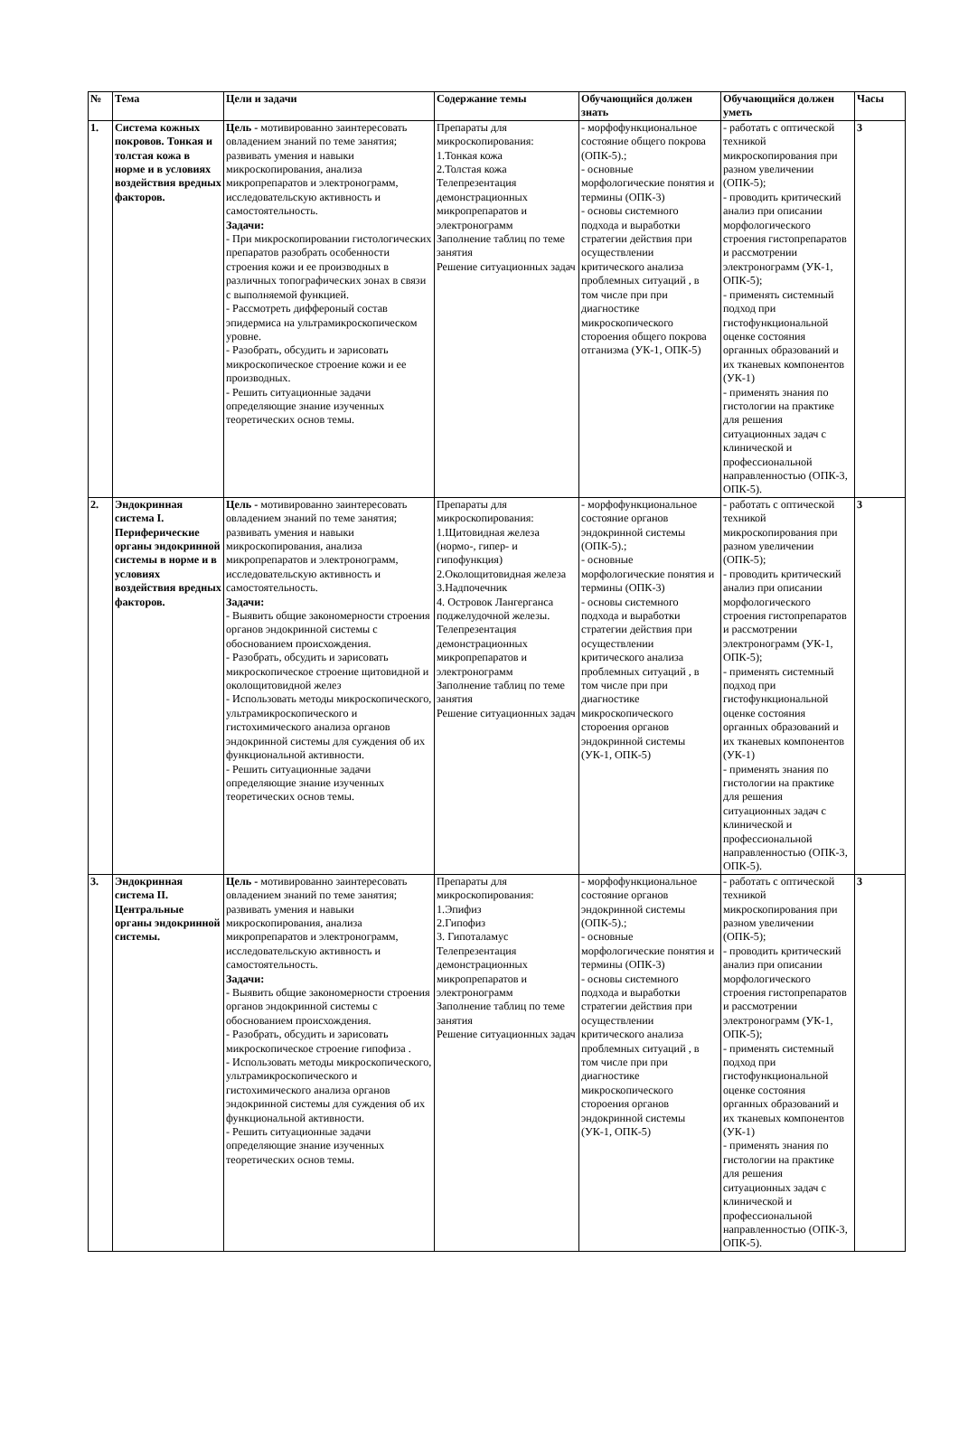| № | Тема | Цели и задачи | Содержание темы | Обучающийся должен знать | Обучающийся должен уметь | Часы |
| --- | --- | --- | --- | --- | --- | --- |
| 1. | Система кожных покровов. Тонкая и толстая кожа в норме и в условиях воздействия вредных факторов. | Цель - мотивированно заинтересовать овладением знаний по теме занятия; развивать умения и навыки микроскопирования, анализа микропрепаратов и электронограмм, исследовательскую активность и самостоятельность. Задачи: - При микроскопировании гистологических препаратов разобрать особенности строения кожи и ее производных в различных топографических зонах в связи с выполняемой функцией. - Рассмотреть диффероный состав эпидермиса на ультрамикроскопическом уровне. - Разобрать, обсудить и зарисовать микроскопическое строение кожи и ее производных. - Решить ситуационные задачи определяющие знание изученных теоретических основ темы. | Препараты для микроскопирования: 1.Тонкая кожа 2.Толстая кожа Телепрезентация демонстрационных микропрепаратов и электронограмм Заполнение таблиц по теме занятия Решение ситуационных задач | - морфофункциональное состояние общего покрова (ОПК-5).; - основные морфологические понятия и термины (ОПК-3) - основы системного подхода и выработки стратегии действия при осуществлении критического анализа проблемных ситуаций , в том числе при при диагностике микроскопического стороения общего покрова отганизма (УК-1, ОПК-5) | - работать с оптической техникой микроскопирования при разном увеличении (ОПК-5); - проводить критический анализ при описании морфологического строения гистопрепаратов и рассмотрении электронограмм (УК-1, ОПК-5); - применять системный подход при гистофункциональной оценке состояния органных образований и их тканевых компонентов (УК-1) - применять знания по гистологии на практике для решения ситуационных задач с клинической и профессиональной направленностью (ОПК-3, ОПК-5). | 3 |
| 2. | Эндокринная система I. Периферические органы эндокринной системы в норме и в условиях воздействия вредных факторов. | Цель - мотивированно заинтересовать овладением знаний по теме занятия; развивать умения и навыки микроскопирования, анализа микропрепаратов и электронограмм, исследовательскую активность и самостоятельность. Задачи: - Выявить общие закономерности строения органов эндокринной системы с обоснованием происхождения. - Разобрать, обсудить и зарисовать микроскопическое строение щитовидной и околощитовидной желез - Использовать методы микроскопического, ультрамикроскопического и гистохимического анализа органов эндокринной системы для суждения об их функциональной активности. - Решить ситуационные задачи определяющие знание изученных теоретических основ темы. | Препараты для микроскопирования: 1.Щитовидная железа (нормо-, гипер- и гипофункция) 2.Околощитовидная железа 3.Надпочечник 4. Островок Лангерганса поджелудочной железы. Телепрезентация демонстрационных микропрепаратов и электронограмм Заполнение таблиц по теме занятия Решение ситуационных задач | - морфофункциональное состояние органов эндокринной системы (ОПК-5).; - основные морфологические понятия и термины (ОПК-3) - основы системного подхода и выработки стратегии действия при осуществлении критического анализа проблемных ситуаций , в том числе при при диагностике микроскопического стороения органов эндокринной системы (УК-1, ОПК-5) | - работать с оптической техникой микроскопирования при разном увеличении (ОПК-5); - проводить критический анализ при описании морфологического строения гистопрепаратов и рассмотрении электронограмм (УК-1, ОПК-5); - применять системный подход при гистофункциональной оценке состояния органных образований и их тканевых компонентов (УК-1) - применять знания по гистологии на практике для решения ситуационных задач с клинической и профессиональной направленностью (ОПК-3, ОПК-5). | 3 |
| 3. | Эндокринная система II. Центральные органы эндокринной системы. | Цель - мотивированно заинтересовать овладением знаний по теме занятия; развивать умения и навыки микроскопирования, анализа микропрепаратов и электронограмм, исследовательскую активность и самостоятельность. Задачи: - Выявить общие закономерности строения органов эндокринной системы с обоснованием происхождения. - Разобрать, обсудить и зарисовать микроскопическое строение гипофиза . - Использовать методы микроскопического, ультрамикроскопического и гистохимического анализа органов эндокринной системы для суждения об их функциональной активности. - Решить ситуационные задачи определяющие знание изученных теоретических основ темы. | Препараты для микроскопирования: 1.Эпифиз 2.Гипофиз 3. Гипоталамус Телепрезентация демонстрационных микропрепаратов и электронограмм Заполнение таблиц по теме занятия Решение ситуационных задач | - морфофункциональное состояние органов эндокринной системы (ОПК-5).; - основные морфологические понятия и термины (ОПК-3) - основы системного подхода и выработки стратегии действия при осуществлении критического анализа проблемных ситуаций , в том числе при при диагностике микроскопического стороения органов эндокринной системы (УК-1, ОПК-5) | - работать с оптической техникой микроскопирования при разном увеличении (ОПК-5); - проводить критический анализ при описании морфологического строения гистопрепаратов и рассмотрении электронограмм (УК-1, ОПК-5); - применять системный подход при гистофункциональной оценке состояния органных образований и их тканевых компонентов (УК-1) - применять знания по гистологии на практике для решения ситуационных задач с клинической и профессиональной направленностью (ОПК-3, ОПК-5). | 3 |